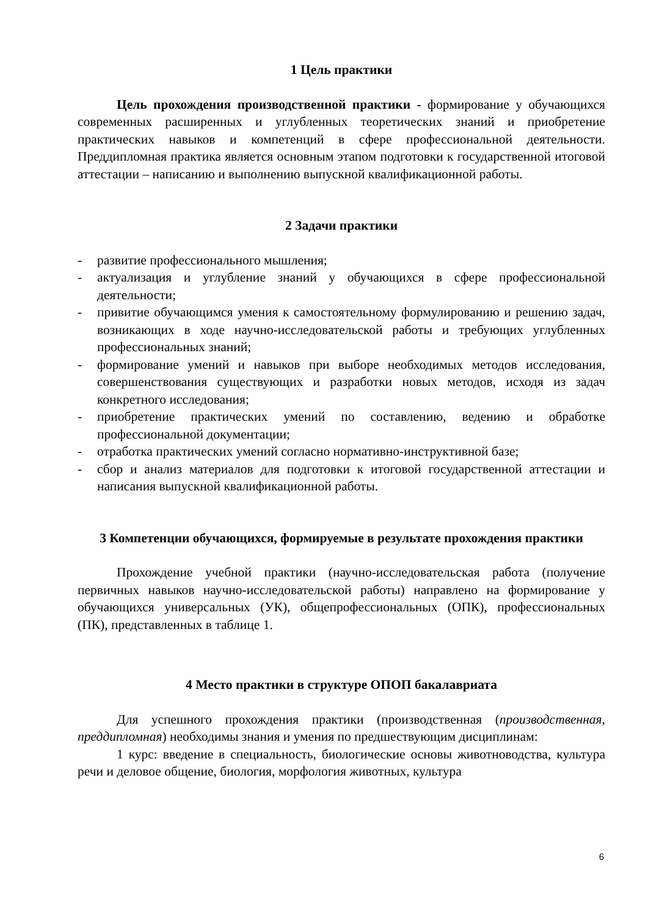1 Цель практики
Цель прохождения производственной практики - формирование у обучающихся современных расширенных и углубленных теоретических знаний и приобретение практических навыков и компетенций в сфере профессиональной деятельности. Преддипломная практика является основным этапом подготовки к государственной итоговой аттестации – написанию и выполнению выпускной квалификационной работы.
2 Задачи практики
- развитие профессионального мышления;
- актуализация и углубление знаний у обучающихся в сфере профессиональной деятельности;
- привитие обучающимся умения к самостоятельному формулированию и решению задач, возникающих в ходе научно-исследовательской работы и требующих углубленных профессиональных знаний;
- формирование умений и навыков при выборе необходимых методов исследования, совершенствования существующих и разработки новых методов, исходя из задач конкретного исследования;
- приобретение практических умений по составлению, ведению и обработке профессиональной документации;
- отработка практических умений согласно нормативно-инструктивной базе;
- сбор и анализ материалов для подготовки к итоговой государственной аттестации и написания выпускной квалификационной работы.
3 Компетенции обучающихся, формируемые в результате прохождения практики
Прохождение учебной практики (научно-исследовательская работа (получение первичных навыков научно-исследовательской работы) направлено на формирование у обучающихся универсальных (УК), общепрофессиональных (ОПК), профессиональных (ПК), представленных в таблице 1.
4 Место практики в структуре ОПОП бакалавриата
Для успешного прохождения практики (производственная (производственная, преддипломная) необходимы знания и умения по предшествующим дисциплинам:
1 курс: введение в специальность, биологические основы животноводства, культура речи и деловое общение, биология, морфология животных, культура
6